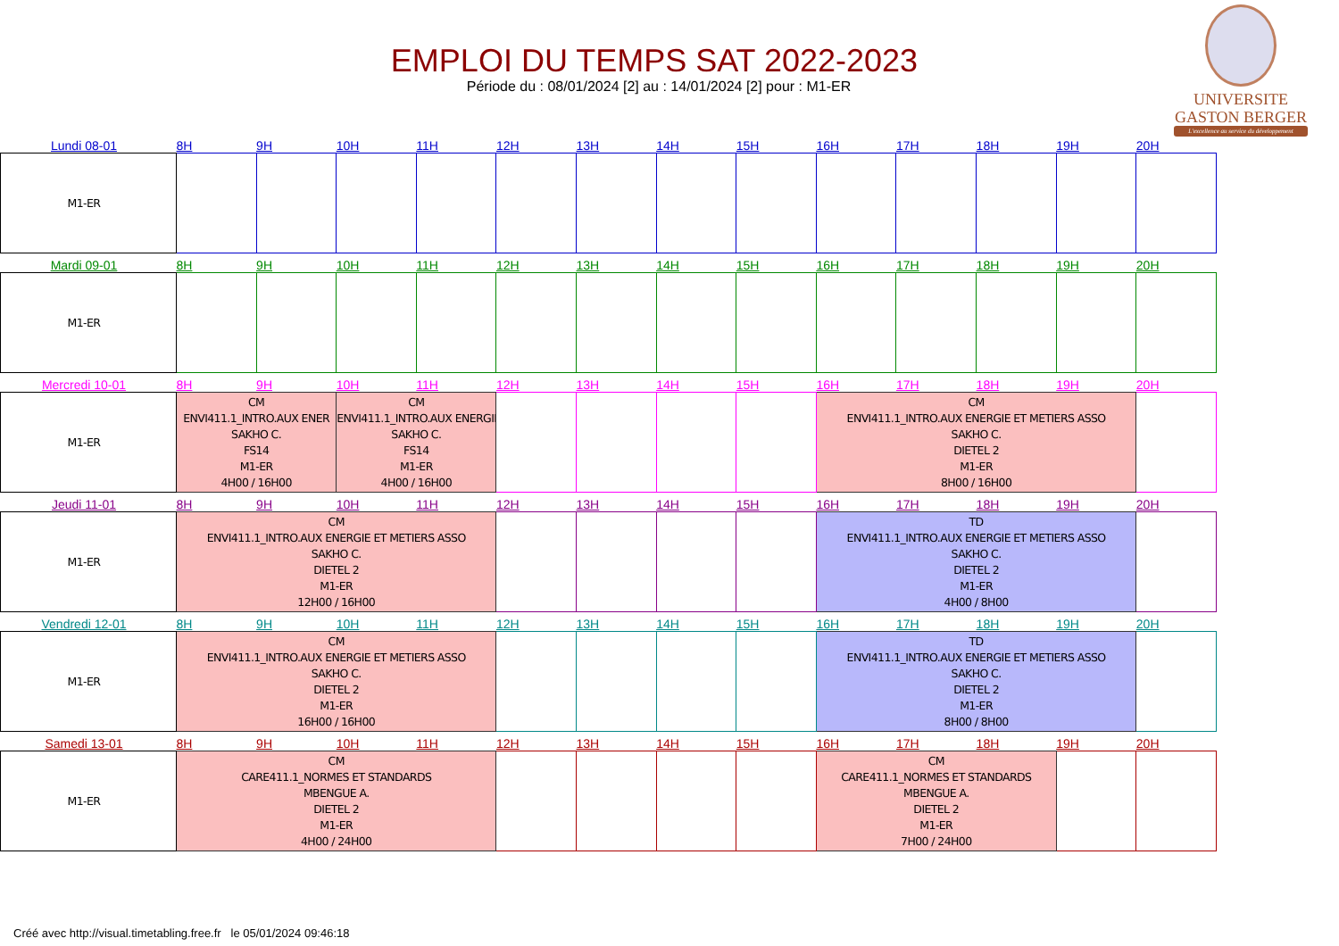EMPLOI DU TEMPS SAT 2022-2023
Période du : 08/01/2024 [2] au : 14/01/2024 [2] pour : M1-ER
UNIVERSITE
GASTON BERGER
L'excellence au service du développement
| Lundi 08-01 | 8H | 9H | 10H | 11H | 12H | 13H | 14H | 15H | 16H | 17H | 18H | 19H | 20H |
| --- | --- | --- | --- | --- | --- | --- | --- | --- | --- | --- | --- | --- | --- |
| M1-ER | | | | | | | | | | | | | |
| Mardi 09-01 | 8H | 9H | 10H | 11H | 12H | 13H | 14H | 15H | 16H | 17H | 18H | 19H | 20H |
| --- | --- | --- | --- | --- | --- | --- | --- | --- | --- | --- | --- | --- | --- |
| M1-ER | | | | | | | | | | | | | |
| Mercredi 10-01 | 8H | 9H | 10H | 11H | 12H | 13H | 14H | 15H | 16H | 17H | 18H | 19H | 20H |
| --- | --- | --- | --- | --- | --- | --- | --- | --- | --- | --- | --- | --- | --- |
| M1-ER | CM ENVI411.1_INTRO.AUX ENER SAKHO C. FS14 M1-ER 4H00 / 16H00 | | CM ENVI411.1_INTRO.AUX ENERGIE SAKHO C. FS14 M1-ER 4H00 / 16H00 | | | | | | CM ENVI411.1_INTRO.AUX ENERGIE ET METIERS ASSO SAKHO C. DIETEL 2 M1-ER 8H00 / 16H00 | | | | |
| Jeudi 11-01 | 8H | 9H | 10H | 11H | 12H | 13H | 14H | 15H | 16H | 17H | 18H | 19H | 20H |
| --- | --- | --- | --- | --- | --- | --- | --- | --- | --- | --- | --- | --- | --- |
| M1-ER | CM ENVI411.1_INTRO.AUX ENERGIE ET METIERS ASSO SAKHO C. DIETEL 2 M1-ER 12H00 / 16H00 | | | | | | | | TD ENVI411.1_INTRO.AUX ENERGIE ET METIERS ASSO SAKHO C. DIETEL 2 M1-ER 4H00 / 8H00 | | | | |
| Vendredi 12-01 | 8H | 9H | 10H | 11H | 12H | 13H | 14H | 15H | 16H | 17H | 18H | 19H | 20H |
| --- | --- | --- | --- | --- | --- | --- | --- | --- | --- | --- | --- | --- | --- |
| M1-ER | CM ENVI411.1_INTRO.AUX ENERGIE ET METIERS ASSO SAKHO C. DIETEL 2 M1-ER 16H00 / 16H00 | | | | | | | | TD ENVI411.1_INTRO.AUX ENERGIE ET METIERS ASSO SAKHO C. DIETEL 2 M1-ER 8H00 / 8H00 | | | | |
| Samedi 13-01 | 8H | 9H | 10H | 11H | 12H | 13H | 14H | 15H | 16H | 17H | 18H | 19H | 20H |
| --- | --- | --- | --- | --- | --- | --- | --- | --- | --- | --- | --- | --- | --- |
| M1-ER | CM CARE411.1_NORMES ET STANDARDS MBENGUE A. DIETEL 2 M1-ER 4H00 / 24H00 | | | | | | | | CM CARE411.1_NORMES ET STANDARDS MBENGUE A. DIETEL 2 M1-ER 7H00 / 24H00 | | | | |
Créé avec http://visual.timetabling.free.fr le 05/01/2024 09:46:18